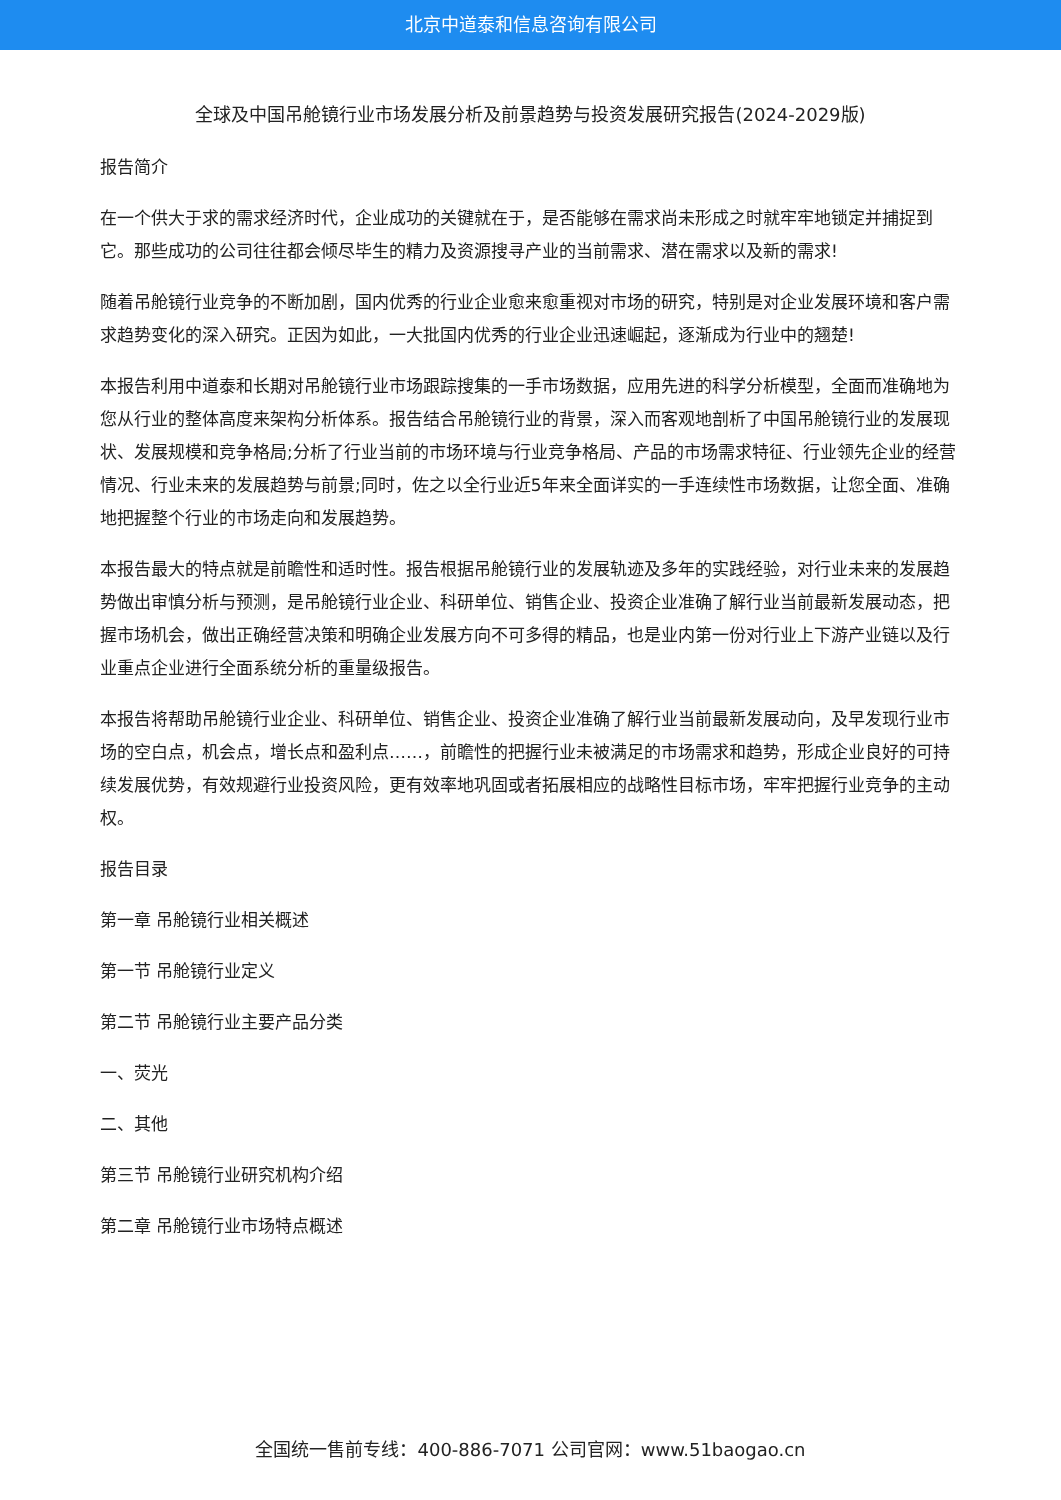北京中道泰和信息咨询有限公司
全球及中国吊舱镜行业市场发展分析及前景趋势与投资发展研究报告(2024-2029版)
报告简介
在一个供大于求的需求经济时代，企业成功的关键就在于，是否能够在需求尚未形成之时就牢牢地锁定并捕捉到它。那些成功的公司往往都会倾尽毕生的精力及资源搜寻产业的当前需求、潜在需求以及新的需求!
随着吊舱镜行业竞争的不断加剧，国内优秀的行业企业愈来愈重视对市场的研究，特别是对企业发展环境和客户需求趋势变化的深入研究。正因为如此，一大批国内优秀的行业企业迅速崛起，逐渐成为行业中的翘楚!
本报告利用中道泰和长期对吊舱镜行业市场跟踪搜集的一手市场数据，应用先进的科学分析模型，全面而准确地为您从行业的整体高度来架构分析体系。报告结合吊舱镜行业的背景，深入而客观地剖析了中国吊舱镜行业的发展现状、发展规模和竞争格局;分析了行业当前的市场环境与行业竞争格局、产品的市场需求特征、行业领先企业的经营情况、行业未来的发展趋势与前景;同时，佐之以全行业近5年来全面详实的一手连续性市场数据，让您全面、准确地把握整个行业的市场走向和发展趋势。
本报告最大的特点就是前瞻性和适时性。报告根据吊舱镜行业的发展轨迹及多年的实践经验，对行业未来的发展趋势做出审慎分析与预测，是吊舱镜行业企业、科研单位、销售企业、投资企业准确了解行业当前最新发展动态，把握市场机会，做出正确经营决策和明确企业发展方向不可多得的精品，也是业内第一份对行业上下游产业链以及行业重点企业进行全面系统分析的重量级报告。
本报告将帮助吊舱镜行业企业、科研单位、销售企业、投资企业准确了解行业当前最新发展动向，及早发现行业市场的空白点，机会点，增长点和盈利点……，前瞻性的把握行业未被满足的市场需求和趋势，形成企业良好的可持续发展优势，有效规避行业投资风险，更有效率地巩固或者拓展相应的战略性目标市场，牢牢把握行业竞争的主动权。
报告目录
第一章 吊舱镜行业相关概述
第一节 吊舱镜行业定义
第二节 吊舱镜行业主要产品分类
一、荧光
二、其他
第三节 吊舱镜行业研究机构介绍
第二章 吊舱镜行业市场特点概述
全国统一售前专线：400-886-7071 公司官网：www.51baogao.cn